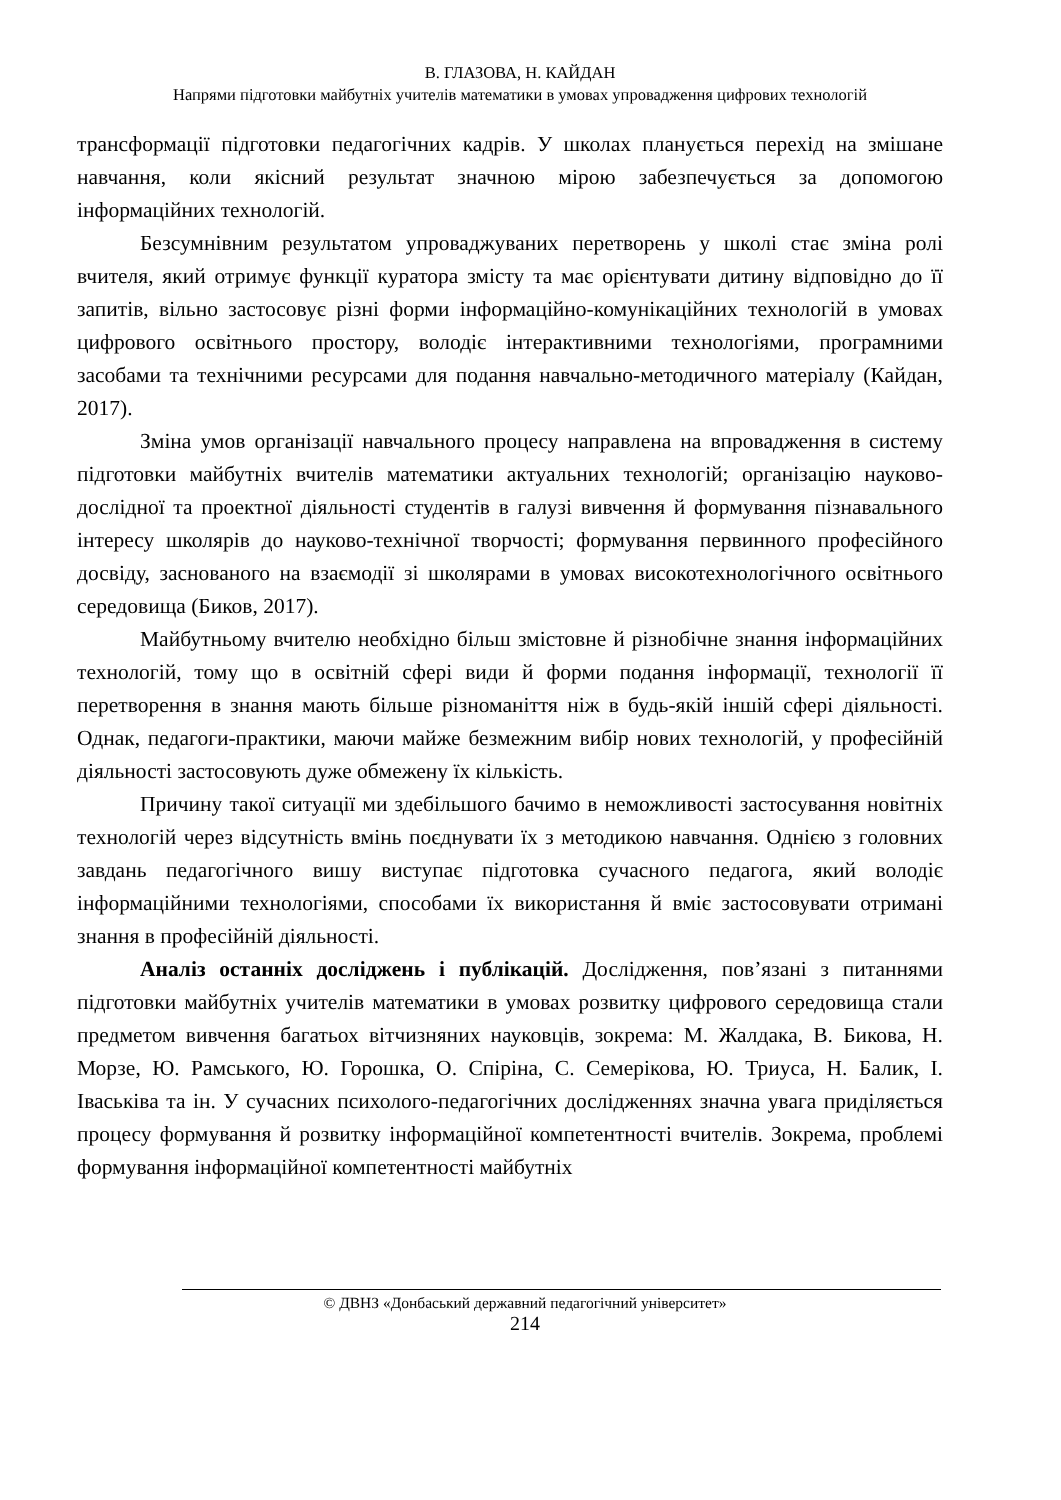В. ГЛАЗОВА, Н. КАЙДАН
Напрями підготовки майбутніх учителів математики в умовах упровадження цифрових технологій
трансформації підготовки педагогічних кадрів. У школах планується перехід на змішане навчання, коли якісний результат значною мірою забезпечується за допомогою інформаційних технологій.
Безсумнівним результатом упроваджуваних перетворень у школі стає зміна ролі вчителя, який отримує функції куратора змісту та має орієнтувати дитину відповідно до її запитів, вільно застосовує різні форми інформаційно-комунікаційних технологій в умовах цифрового освітнього простору, володіє інтерактивними технологіями, програмними засобами та технічними ресурсами для подання навчально-методичного матеріалу (Кайдан, 2017).
Зміна умов організації навчального процесу направлена на впровадження в систему підготовки майбутніх вчителів математики актуальних технологій; організацію науково-дослідної та проектної діяльності студентів в галузі вивчення й формування пізнавального інтересу школярів до науково-технічної творчості; формування первинного професійного досвіду, заснованого на взаємодії зі школярами в умовах високотехнологічного освітнього середовища (Биков, 2017).
Майбутньому вчителю необхідно більш змістовне й різнобічне знання інформаційних технологій, тому що в освітній сфері види й форми подання інформації, технології її перетворення в знання мають більше різноманіття ніж в будь-якій іншій сфері діяльності. Однак, педагоги-практики, маючи майже безмежним вибір нових технологій, у професійній діяльності застосовують дуже обмежену їх кількість.
Причину такої ситуації ми здебільшого бачимо в неможливості застосування новітніх технологій через відсутність вмінь поєднувати їх з методикою навчання. Однією з головних завдань педагогічного вишу виступає підготовка сучасного педагога, який володіє інформаційними технологіями, способами їх використання й вміє застосовувати отримані знання в професійній діяльності.
Аналіз останніх досліджень і публікацій. Дослідження, пов’язані з питаннями підготовки майбутніх учителів математики в умовах розвитку цифрового середовища стали предметом вивчення багатьох вітчизняних науковців, зокрема: М. Жалдака, В. Бикова, Н. Морзе, Ю. Рамського, Ю. Горошка, О. Спіріна, С. Семерікова, Ю. Триуса, Н. Балик, І. Іваськіва та ін. У сучасних психолого-педагогічних дослідженнях значна увага приділяється процесу формування й розвитку інформаційної компетентності вчителів. Зокрема, проблемі формування інформаційної компетентності майбутніх
© ДВНЗ «Донбаський державний педагогічний університет»
214